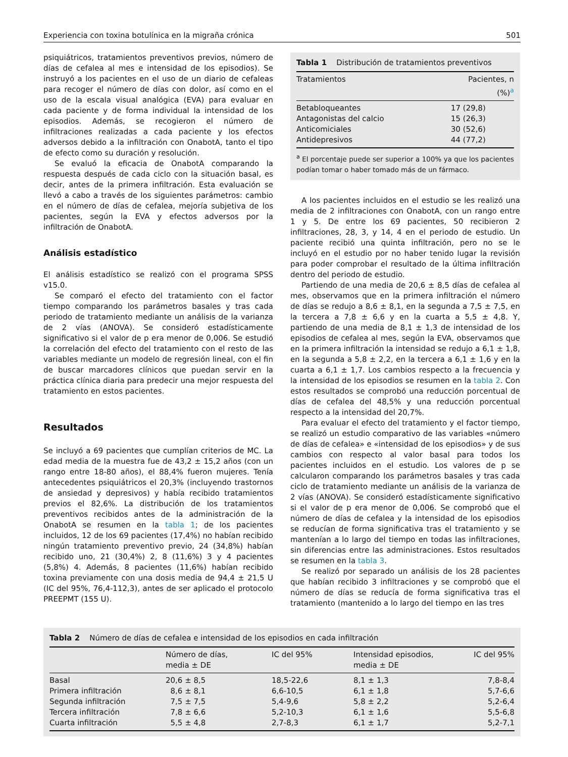Experiencia con toxina botulínica en la migraña crónica 501
psiquiátricos, tratamientos preventivos previos, número de días de cefalea al mes e intensidad de los episodios). Se instruyó a los pacientes en el uso de un diario de cefaleas para recoger el número de días con dolor, así como en el uso de la escala visual analógica (EVA) para evaluar en cada paciente y de forma individual la intensidad de los episodios. Además, se recogieron el número de infiltraciones realizadas a cada paciente y los efectos adversos debido a la infiltración con OnabotA, tanto el tipo de efecto como su duración y resolución.
Se evaluó la eficacia de OnabotA comparando la respuesta después de cada ciclo con la situación basal, es decir, antes de la primera infiltración. Esta evaluación se llevó a cabo a través de los siguientes parámetros: cambio en el número de días de cefalea, mejoría subjetiva de los pacientes, según la EVA y efectos adversos por la infiltración de OnabotA.
Análisis estadístico
El análisis estadístico se realizó con el programa SPSS v15.0.
Se comparó el efecto del tratamiento con el factor tiempo comparando los parámetros basales y tras cada periodo de tratamiento mediante un análisis de la varianza de 2 vías (ANOVA). Se consideró estadísticamente significativo si el valor de p era menor de 0,006. Se estudió la correlación del efecto del tratamiento con el resto de las variables mediante un modelo de regresión lineal, con el fin de buscar marcadores clínicos que puedan servir en la práctica clínica diaria para predecir una mejor respuesta del tratamiento en estos pacientes.
Resultados
Se incluyó a 69 pacientes que cumplían criterios de MC. La edad media de la muestra fue de 43,2 ± 15,2 años (con un rango entre 18-80 años), el 88,4% fueron mujeres. Tenía antecedentes psiquiátricos el 20,3% (incluyendo trastornos de ansiedad y depresivos) y había recibido tratamientos previos el 82,6%. La distribución de los tratamientos preventivos recibidos antes de la administración de la OnabotA se resumen en la tabla 1; de los pacientes incluidos, 12 de los 69 pacientes (17,4%) no habían recibido ningún tratamiento preventivo previo, 24 (34,8%) habían recibido uno, 21 (30,4%) 2, 8 (11,6%) 3 y 4 pacientes (5,8%) 4. Además, 8 pacientes (11,6%) habían recibido toxina previamente con una dosis media de 94,4 ± 21,5 U (IC del 95%, 76,4-112,3), antes de ser aplicado el protocolo PREEPMT (155 U).
Tabla 1 Distribución de tratamientos preventivos
| Tratamientos | Pacientes, n (%)<sup>a</sup> |
| --- | --- |
| Betabloqueantes | 17 (29,8) |
| Antagonistas del calcio | 15 (26,3) |
| Anticomiciales | 30 (52,6) |
| Antidepresivos | 44 (77,2) |
<sup>a</sup> El porcentaje puede ser superior a 100% ya que los pacientes podían tomar o haber tomado más de un fármaco.
A los pacientes incluidos en el estudio se les realizó una media de 2 infiltraciones con OnabotA, con un rango entre 1 y 5. De entre los 69 pacientes, 50 recibieron 2 infiltraciones, 28, 3, y 14, 4 en el periodo de estudio. Un paciente recibió una quinta infiltración, pero no se le incluyó en el estudio por no haber tenido lugar la revisión para poder comprobar el resultado de la última infiltración dentro del periodo de estudio.
Partiendo de una media de 20,6 ± 8,5 días de cefalea al mes, observamos que en la primera infiltración el número de días se redujo a 8,6 ± 8,1, en la segunda a 7,5 ± 7,5, en la tercera a 7,8 ± 6,6 y en la cuarta a 5,5 ± 4,8. Y, partiendo de una media de 8,1 ± 1,3 de intensidad de los episodios de cefalea al mes, según la EVA, observamos que en la primera infiltración la intensidad se redujo a 6,1 ± 1,8, en la segunda a 5,8 ± 2,2, en la tercera a 6,1 ± 1,6 y en la cuarta a 6,1 ± 1,7. Los cambios respecto a la frecuencia y la intensidad de los episodios se resumen en la tabla 2. Con estos resultados se comprobó una reducción porcentual de días de cefalea del 48,5% y una reducción porcentual respecto a la intensidad del 20,7%.
Para evaluar el efecto del tratamiento y el factor tiempo, se realizó un estudio comparativo de las variables «número de días de cefalea» e «intensidad de los episodios» y de sus cambios con respecto al valor basal para todos los pacientes incluidos en el estudio. Los valores de p se calcularon comparando los parámetros basales y tras cada ciclo de tratamiento mediante un análisis de la varianza de 2 vías (ANOVA). Se consideró estadísticamente significativo si el valor de p era menor de 0,006. Se comprobó que el número de días de cefalea y la intensidad de los episodios se reducían de forma significativa tras el tratamiento y se mantenían a lo largo del tiempo en todas las infiltraciones, sin diferencias entre las administraciones. Estos resultados se resumen en la tabla 3.
Se realizó por separado un análisis de los 28 pacientes que habían recibido 3 infiltraciones y se comprobó que el número de días se reducía de forma significativa tras el tratamiento (mantenido a lo largo del tiempo en las tres
Tabla 2 Número de días de cefalea e intensidad de los episodios en cada infiltración
| | Número de días, media ± DE | IC del 95% | Intensidad episodios, media ± DE | IC del 95% |
| --- | --- | --- | --- | --- |
| Basal | 20,6 ± 8,5 | 18,5-22,6 | 8,1 ± 1,3 | 7,8-8,4 |
| Primera infiltración | 8,6 ± 8,1 | 6,6-10,5 | 6,1 ± 1,8 | 5,7-6,6 |
| Segunda infiltración | 7,5 ± 7,5 | 5,4-9,6 | 5,8 ± 2,2 | 5,2-6,4 |
| Tercera infiltración | 7,8 ± 6,6 | 5,2-10,3 | 6,1 ± 1,6 | 5,5-6,8 |
| Cuarta infiltración | 5,5 ± 4,8 | 2,7-8,3 | 6,1 ± 1,7 | 5,2-7,1 |